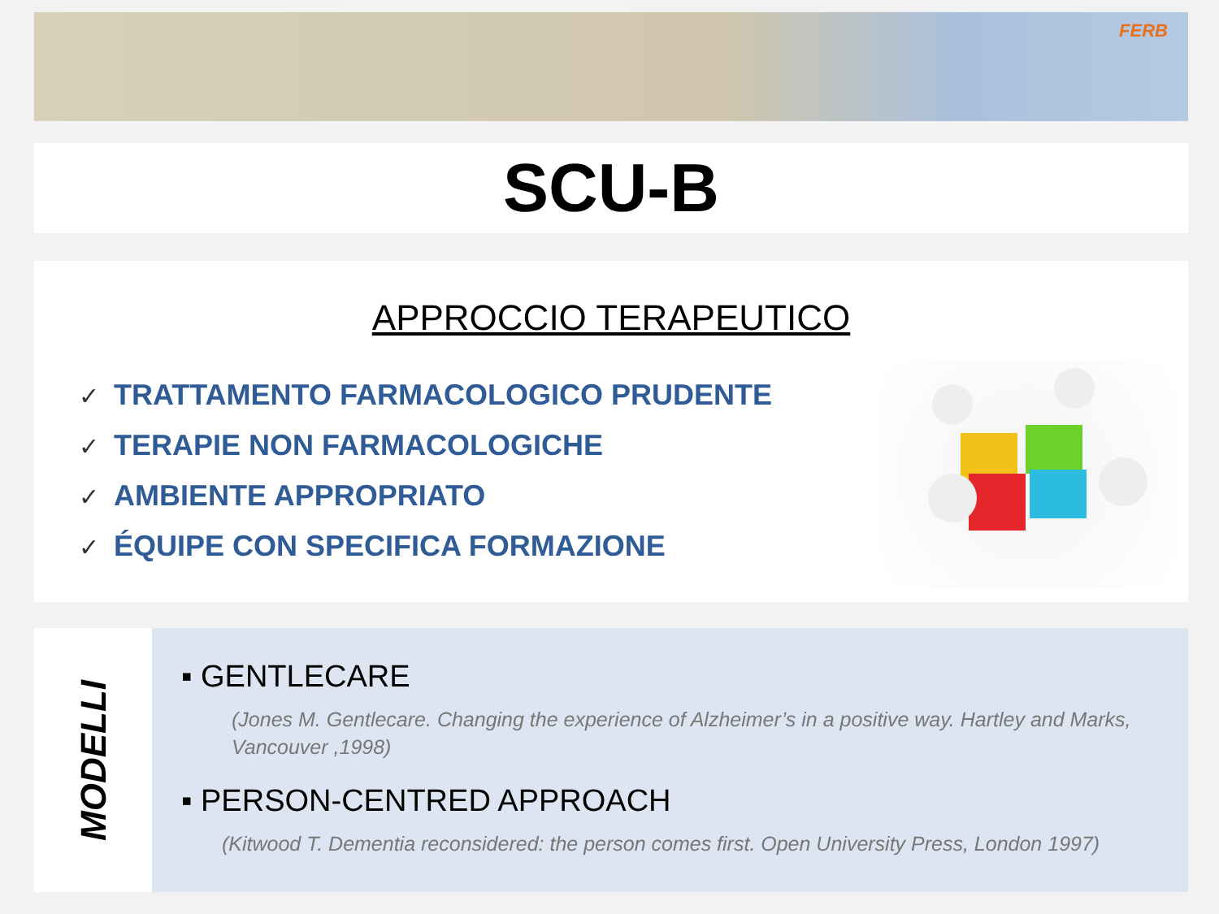FERB
SCU-B
APPROCCIO TERAPEUTICO
✓ TRATTAMENTO FARMACOLOGICO PRUDENTE
✓ TERAPIE NON FARMACOLOGICHE
✓ AMBIENTE APPROPRIATO
✓ ÉQUIPE CON SPECIFICA FORMAZIONE
MODELLI
▪ GENTLECARE
(Jones M. Gentlecare. Changing the experience of Alzheimer’s in a positive way. Hartley and Marks, Vancouver ,1998)
▪ PERSON-CENTRED APPROACH
(Kitwood T. Dementia reconsidered: the person comes first. Open University Press, London 1997)